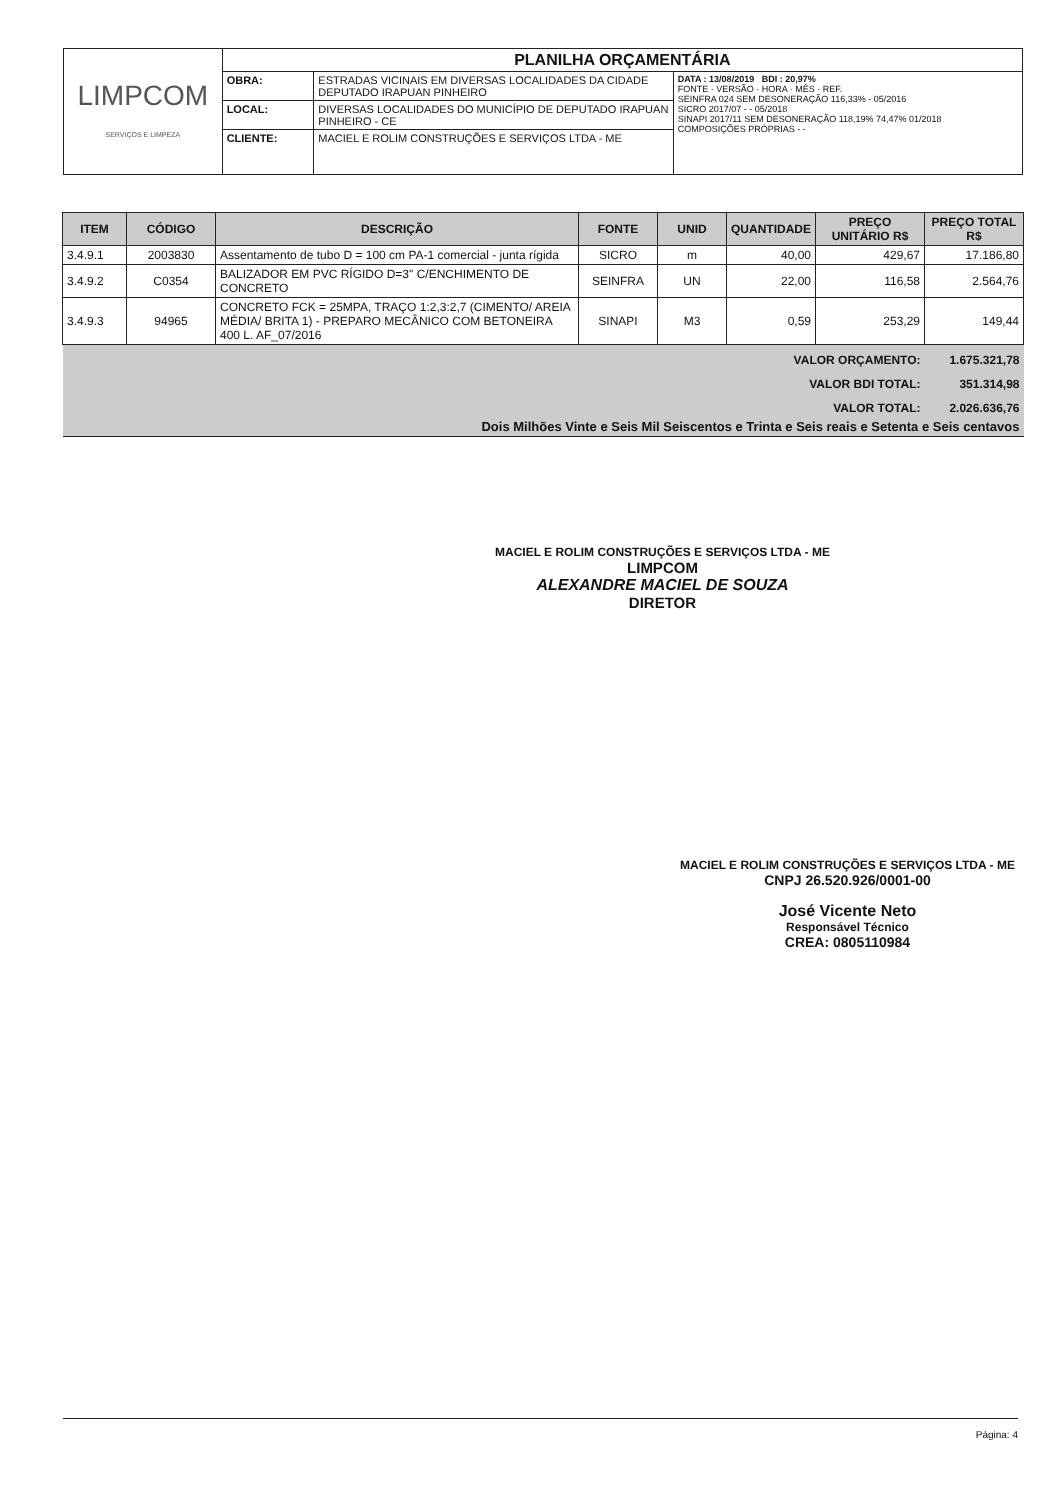| LIMPCOM SERVIÇOS E LIMPEZA | PLANILHA ORÇAMENTÁRIA | | |
| | OBRA: | ESTRADAS VICINAIS EM DIVERSAS LOCALIDADES DA CIDADE DEPUTADO IRAPUAN PINHEIRO | DATA : 13/08/2019 BDI : 20,97% FONTE · VERSÃO · HORA · MÊS · REF. SEINFRA 024 SEM DESONERAÇÃO 116,33% - 05/2016 SICRO 2017/07 - - 05/2018 SINAPI 2017/11 SEM DESONERAÇÃO 118,19% 74,47% 01/2018 COMPOSIÇÕES PRÓPRIAS - - |
| | LOCAL: | DIVERSAS LOCALIDADES DO MUNICÍPIO DE DEPUTADO IRAPUAN PINHEIRO - CE | |
| | CLIENTE: | MACIEL E ROLIM CONSTRUÇÕES E SERVIÇOS LTDA - ME | |
| ITEM | CÓDIGO | DESCRIÇÃO | FONTE | UNID | QUANTIDADE | PREÇO UNITÁRIO R$ | PREÇO TOTAL R$ |
| --- | --- | --- | --- | --- | --- | --- | --- |
| 3.4.9.1 | 2003830 | Assentamento de tubo D = 100 cm PA-1 comercial - junta rígida | SICRO | m | 40,00 | 429,67 | 17.186,80 |
| 3.4.9.2 | C0354 | BALIZADOR EM PVC RÍGIDO D=3" C/ENCHIMENTO DE CONCRETO | SEINFRA | UN | 22,00 | 116,58 | 2.564,76 |
| 3.4.9.3 | 94965 | CONCRETO FCK = 25MPA, TRAÇO 1:2,3:2,7 (CIMENTO/ AREIA MÉDIA/ BRITA 1) - PREPARO MECÂNICO COM BETONEIRA 400 L. AF_07/2016 | SINAPI | M3 | 0,59 | 253,29 | 149,44 |
| VALOR ORÇAMENTO: | | | | | | | 1.675.321,78 |
| VALOR BDI TOTAL: | | | | | | | 351.314,98 |
| VALOR TOTAL: | | | | | | | 2.026.636,76 |
| Dois Milhões Vinte e Seis Mil Seiscentos e Trinta e Seis reais e Setenta e Seis centavos | | | | | | | |
MACIEL E ROLIM CONSTRUÇÕES E SERVIÇOS LTDA - ME
LIMPCOM
ALEXANDRE MACIEL DE SOUZA
DIRETOR
MACIEL E ROLIM CONSTRUÇÕES E SERVIÇOS LTDA - ME
CNPJ 26.520.926/0001-00
José Vicente Neto
Responsável Técnico
CREA: 0805110984
Página: 4